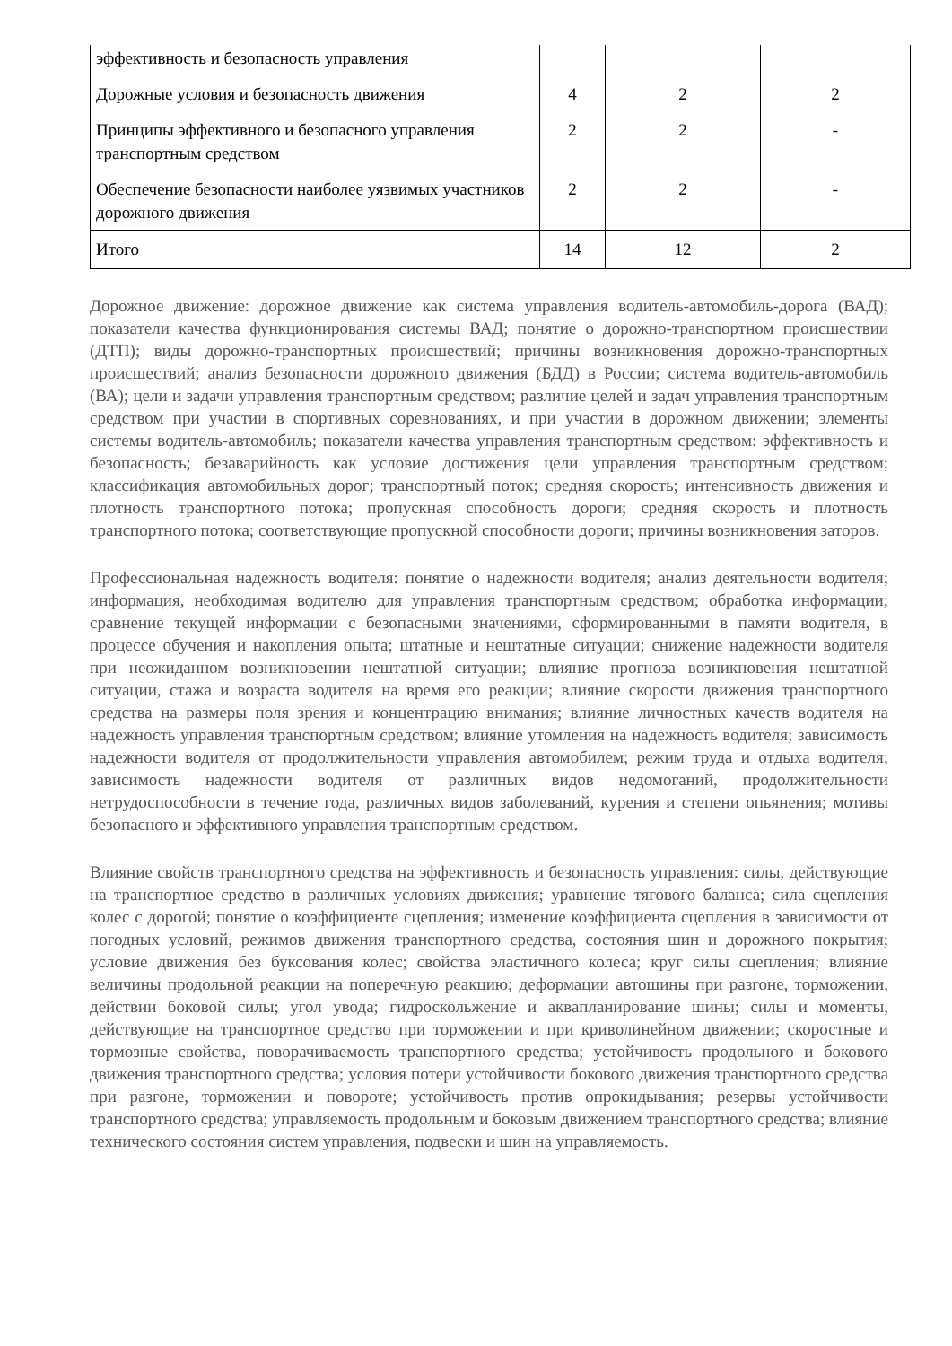| эффективность и безопасность управления | | | |
| Дорожные условия и безопасность движения | 4 | 2 | 2 |
| Принципы эффективного и безопасного управления транспортным средством | 2 | 2 | - |
| Обеспечение безопасности наиболее уязвимых участников дорожного движения | 2 | 2 | - |
| Итого | 14 | 12 | 2 |
Дорожное движение: дорожное движение как система управления водитель-автомобиль-дорога (ВАД); показатели качества функционирования системы ВАД; понятие о дорожно-транспортном происшествии (ДТП); виды дорожно-транспортных происшествий; причины возникновения дорожно-транспортных происшествий; анализ безопасности дорожного движения (БДД) в России; система водитель-автомобиль (ВА); цели и задачи управления транспортным средством; различие целей и задач управления транспортным средством при участии в спортивных соревнованиях, и при участии в дорожном движении; элементы системы водитель-автомобиль; показатели качества управления транспортным средством: эффективность и безопасность; безаварийность как условие достижения цели управления транспортным средством; классификация автомобильных дорог; транспортный поток; средняя скорость; интенсивность движения и плотность транспортного потока; пропускная способность дороги; средняя скорость и плотность транспортного потока; соответствующие пропускной способности дороги; причины возникновения заторов.
Профессиональная надежность водителя: понятие о надежности водителя; анализ деятельности водителя; информация, необходимая водителю для управления транспортным средством; обработка информации; сравнение текущей информации с безопасными значениями, сформированными в памяти водителя, в процессе обучения и накопления опыта; штатные и нештатные ситуации; снижение надежности водителя при неожиданном возникновении нештатной ситуации; влияние прогноза возникновения нештатной ситуации, стажа и возраста водителя на время его реакции; влияние скорости движения транспортного средства на размеры поля зрения и концентрацию внимания; влияние личностных качеств водителя на надежность управления транспортным средством; влияние утомления на надежность водителя; зависимость надежности водителя от продолжительности управления автомобилем; режим труда и отдыха водителя; зависимость надежности водителя от различных видов недомоганий, продолжительности нетрудоспособности в течение года, различных видов заболеваний, курения и степени опьянения; мотивы безопасного и эффективного управления транспортным средством.
Влияние свойств транспортного средства на эффективность и безопасность управления: силы, действующие на транспортное средство в различных условиях движения; уравнение тягового баланса; сила сцепления колес с дорогой; понятие о коэффициенте сцепления; изменение коэффициента сцепления в зависимости от погодных условий, режимов движения транспортного средства, состояния шин и дорожного покрытия; условие движения без буксования колес; свойства эластичного колеса; круг силы сцепления; влияние величины продольной реакции на поперечную реакцию; деформации автошины при разгоне, торможении, действии боковой силы; угол увода; гидроскольжение и аквапланирование шины; силы и моменты, действующие на транспортное средство при торможении и при криволинейном движении; скоростные и тормозные свойства, поворачиваемость транспортного средства; устойчивость продольного и бокового движения транспортного средства; условия потери устойчивости бокового движения транспортного средства при разгоне, торможении и повороте; устойчивость против опрокидывания; резервы устойчивости транспортного средства; управляемость продольным и боковым движением транспортного средства; влияние технического состояния систем управления, подвески и шин на управляемость.